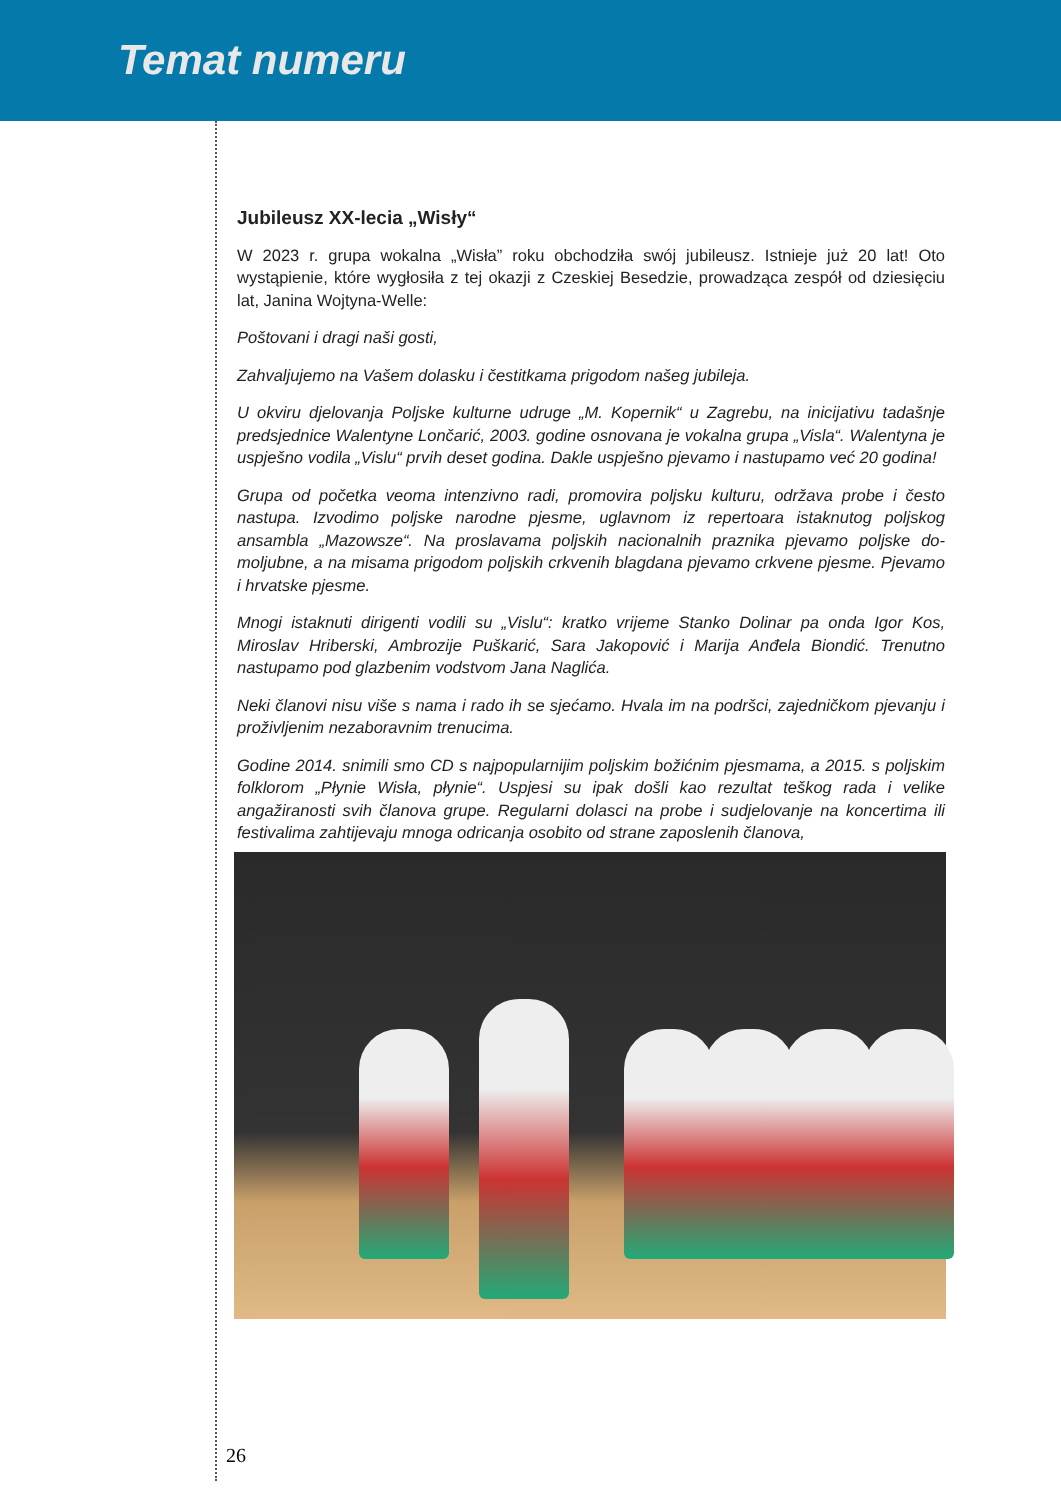Temat numeru
Jubileusz XX-lecia „Wisły“
W 2023 r. grupa wokalna „Wisła” roku obchodziła swój jubileusz. Istnieje już 20 lat! Oto wystąpienie, które wygłosiła z tej okazji z Czeskiej Besedzie, prowadząca zespół od dziesię­ciu lat, Janina Wojtyna-Welle:
Poštovani i dragi naši gosti,
Zahvaljujemo na Vašem dolasku i čestitkama prigodom našeg jubileja.
U okviru djelovanja Poljske kulturne udruge „M. Kopernik“ u Zagrebu, na inicijativu ta­dašnje predsjednice Walentyne Lončarić, 2003. godine osnovana je vokalna grupa „Visla“. Walentyna je uspješno vodila „Vislu“ prvih deset godina. Dakle uspješno pjevamo i nastu­pamo već 20 godina!
Grupa od početka veoma intenzivno radi, promovira poljsku kulturu, održava probe i često nastupa. Izvodimo poljske narodne pjesme, uglavnom iz repertoara istaknutog poljskog ansambla „Mazowsze“. Na proslavama poljskih nacionalnih praznika pjevamo poljske do­moljubne, a na misama prigodom poljskih crkvenih blagdana pjevamo crkvene pjesme. Pjevamo i hrvatske pjesme.
Mnogi istaknuti dirigenti vodili su „Vislu“: kratko vrijeme Stanko Dolinar pa onda Igor Kos, Miroslav Hriberski, Ambrozije Puškarić, Sara Jakopović i Marija Anđela Biondić. Trenutno nastupamo pod glazbenim vodstvom Jana Naglića.
Neki članovi nisu više s nama i rado ih se sjećamo. Hvala im na podršci, zajedničkom pjeva­nju i proživljenim nezaboravnim trenucima.
Godine 2014. snimili smo CD s najpopularnijim poljskim božićnim pjesmama, a 2015. s poljskim folklorom „Płynie Wisła, płynie“. Uspjesi su ipak došli kao rezultat teškog rada i velike angažiranosti svih članova grupe. Regularni dolasci na probe i sudjelovanje na kon­certima ili festivalima zahtijevaju mnoga odricanja osobito od strane zaposlenih članova,
26